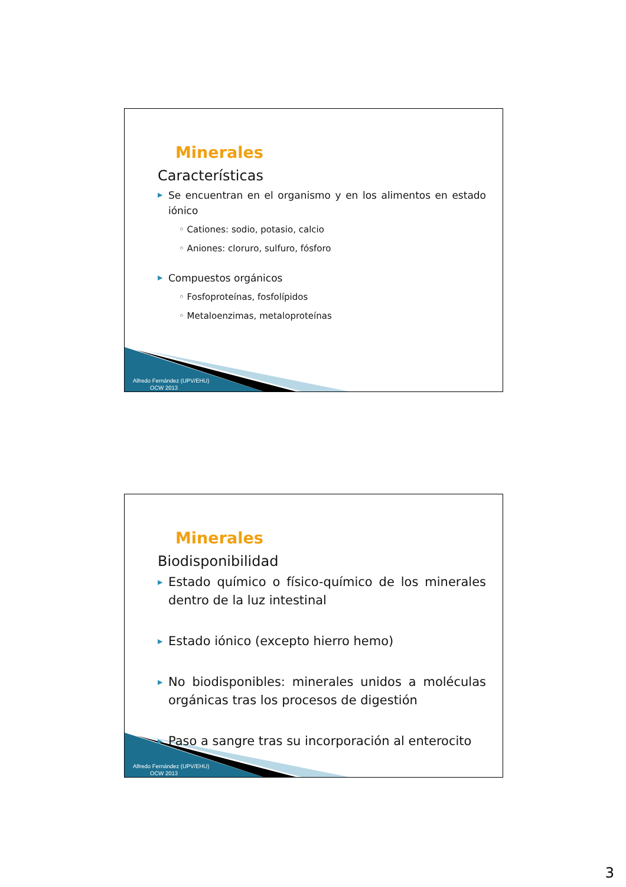Minerales
Características
▶ Se encuentran en el organismo y en los alimentos en estado iónico
◦ Cationes: sodio, potasio, calcio
◦ Aniones: cloruro, sulfuro, fósforo
▶ Compuestos orgánicos
◦ Fosfoproteínas, fosfolípidos
◦ Metaloenzimas, metaloproteínas
Alfredo Fernández (UPV/EHU)
OCW 2013
Minerales
Biodisponibilidad
▶ Estado químico o físico-químico de los minerales dentro de la luz intestinal
▶ Estado iónico (excepto hierro hemo)
▶ No biodisponibles: minerales unidos a moléculas orgánicas tras los procesos de digestión
▶ Paso a sangre tras su incorporación al enterocito
Alfredo Fernández (UPV/EHU)
OCW 2013
3